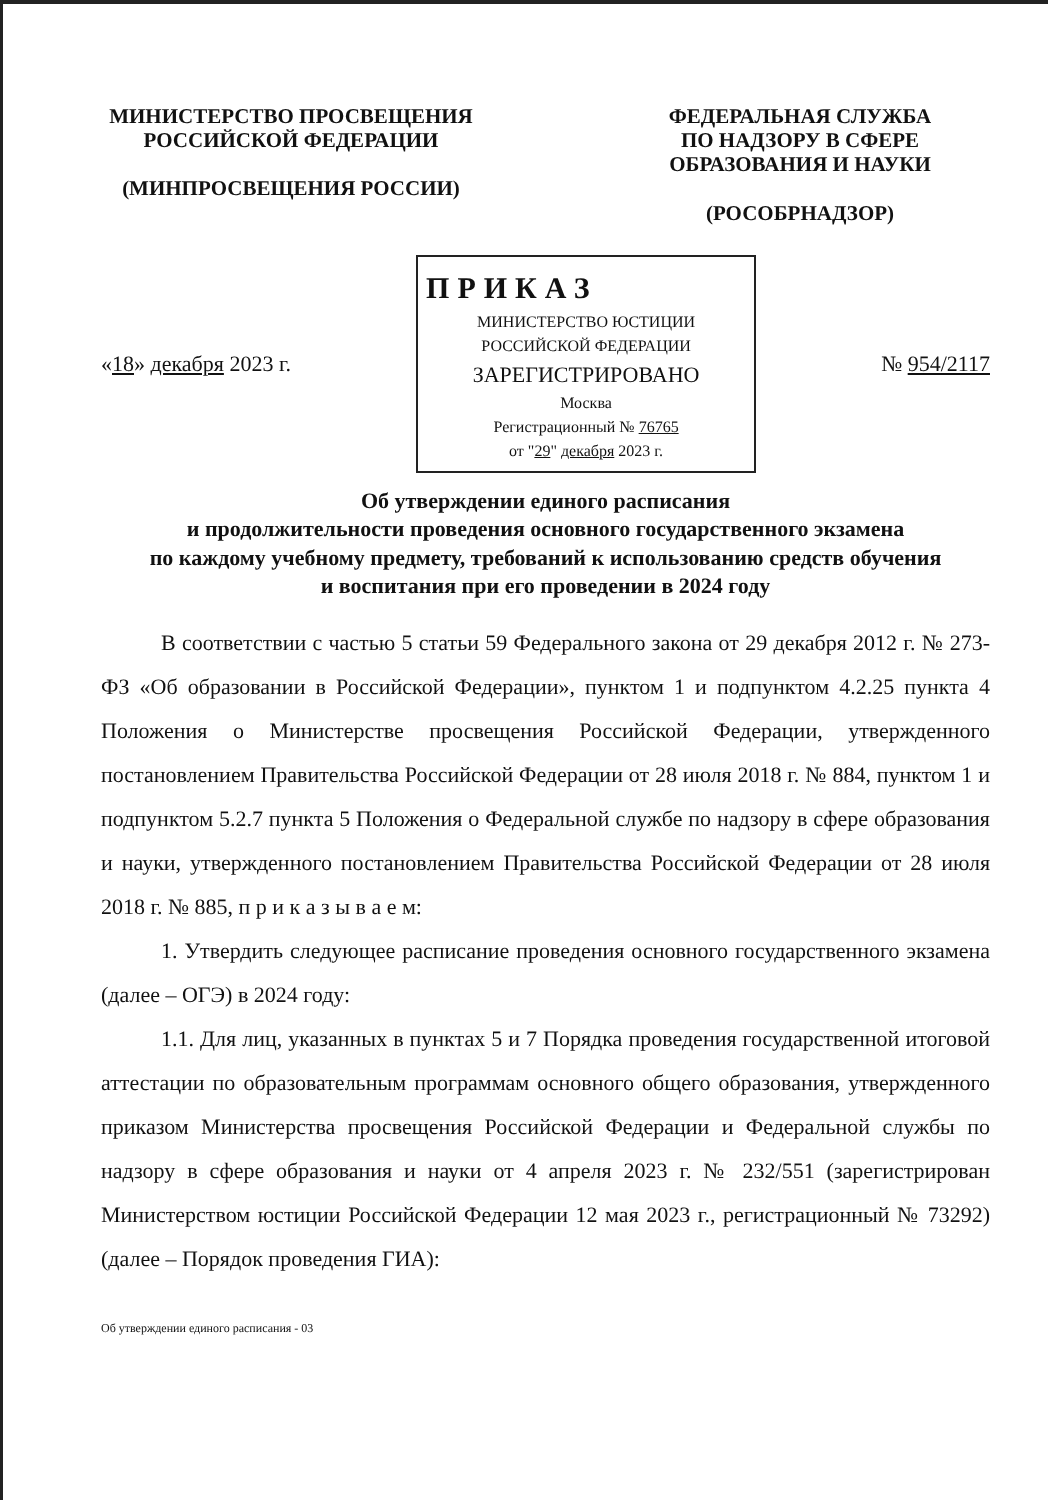МИНИСТЕРСТВО ПРОСВЕЩЕНИЯ
РОССИЙСКОЙ ФЕДЕРАЦИИ
(МИНПРОСВЕЩЕНИЯ РОССИИ)
ФЕДЕРАЛЬНАЯ СЛУЖБА
ПО НАДЗОРУ В СФЕРЕ
ОБРАЗОВАНИЯ И НАУКИ
(РОСОБРНАДЗОР)
«18» декабря 2023 г.
ПРИКАЗ
МИНИСТЕРСТВО ЮСТИЦИИ РОССИЙСКОЙ ФЕДЕРАЦИИ
ЗАРЕГИСТРИРОВАНО
Москва
Регистрационный № 76765
от "29" декабря 2023 г.
№ 954/2117
Об утверждении единого расписания
и продолжительности проведения основного государственного экзамена
по каждому учебному предмету, требований к использованию средств обучения
и воспитания при его проведении в 2024 году
В соответствии с частью 5 статьи 59 Федерального закона от 29 декабря 2012 г. № 273-ФЗ «Об образовании в Российской Федерации», пунктом 1 и подпунктом 4.2.25 пункта 4 Положения о Министерстве просвещения Российской Федерации, утвержденного постановлением Правительства Российской Федерации от 28 июля 2018 г. № 884, пунктом 1 и подпунктом 5.2.7 пункта 5 Положения о Федеральной службе по надзору в сфере образования и науки, утвержденного постановлением Правительства Российской Федерации от 28 июля 2018 г. № 885, п р и к а з ы в а е м:
1. Утвердить следующее расписание проведения основного государственного экзамена (далее – ОГЭ) в 2024 году:
1.1. Для лиц, указанных в пунктах 5 и 7 Порядка проведения государственной итоговой аттестации по образовательным программам основного общего образования, утвержденного приказом Министерства просвещения Российской Федерации и Федеральной службы по надзору в сфере образования и науки от 4 апреля 2023 г. № 232/551 (зарегистрирован Министерством юстиции Российской Федерации 12 мая 2023 г., регистрационный № 73292) (далее – Порядок проведения ГИА):
Об утверждении единого расписания - 03